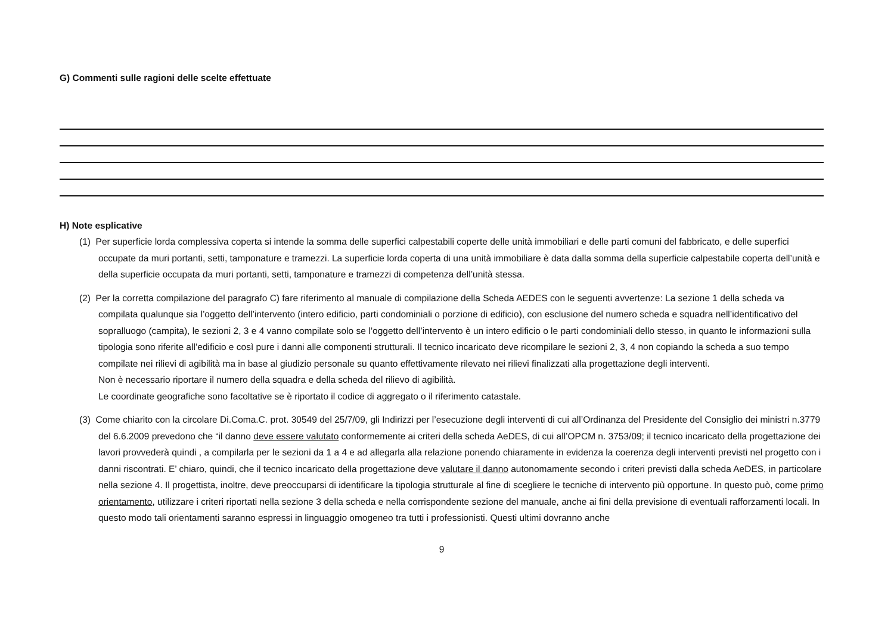G) Commenti sulle ragioni delle scelte effettuate
H) Note esplicative
(1) Per superficie lorda complessiva coperta si intende la somma delle superfici calpestabili coperte delle unità immobiliari e delle parti comuni del fabbricato, e delle superfici occupate da muri portanti, setti, tamponature e tramezzi. La superficie lorda coperta di una unità immobiliare è data dalla somma della superficie calpestabile coperta dell’unità e della superficie occupata da muri portanti, setti, tamponature e tramezzi di competenza dell’unità stessa.
(2) Per la corretta compilazione del paragrafo C) fare riferimento al manuale di compilazione della Scheda AEDES con le seguenti avvertenze: La sezione 1 della scheda va compilata qualunque sia l’oggetto dell’intervento (intero edificio, parti condominiali o porzione di edificio), con esclusione del numero scheda e squadra nell’identificativo del sopralluogo (campita), le sezioni 2, 3 e 4 vanno compilate solo se l’oggetto dell’intervento è un intero edificio o le parti condominiali dello stesso, in quanto le informazioni sulla tipologia sono riferite all’edificio e così pure i danni alle componenti strutturali. Il tecnico incaricato deve ricompilare le sezioni 2, 3, 4 non copiando la scheda a suo tempo compilate nei rilievi di agibilità ma in base al giudizio personale su quanto effettivamente rilevato nei rilievi finalizzati alla progettazione degli interventi.
Non è necessario riportare il numero della squadra e della scheda del rilievo di agibilità.
Le coordinate geografiche sono facoltative se è riportato il codice di aggregato o il riferimento catastale.
(3) Come chiarito con la circolare Di.Coma.C. prot. 30549 del 25/7/09, gli Indirizzi per l’esecuzione degli interventi di cui all’Ordinanza del Presidente del Consiglio dei ministri n.3779 del 6.6.2009 prevedono che “il danno deve essere valutato conformemente ai criteri della scheda AeDES, di cui all’OPCM n. 3753/09; il tecnico incaricato della progettazione dei lavori provvederà quindi , a compilarla per le sezioni da 1 a 4 e ad allegarla alla relazione ponendo chiaramente in evidenza la coerenza degli interventi previsti nel progetto con i danni riscontrati. E’ chiaro, quindi, che il tecnico incaricato della progettazione deve valutare il danno autonomamente secondo i criteri previsti dalla scheda AeDES, in particolare nella sezione 4. Il progettista, inoltre, deve preoccuparsi di identificare la tipologia strutturale al fine di scegliere le tecniche di intervento più opportune. In questo può, come primo orientamento, utilizzare i criteri riportati nella sezione 3 della scheda e nella corrispondente sezione del manuale, anche ai fini della previsione di eventuali rafforzamenti locali. In questo modo tali orientamenti saranno espressi in linguaggio omogeneo tra tutti i professionisti. Questi ultimi dovranno anche
9